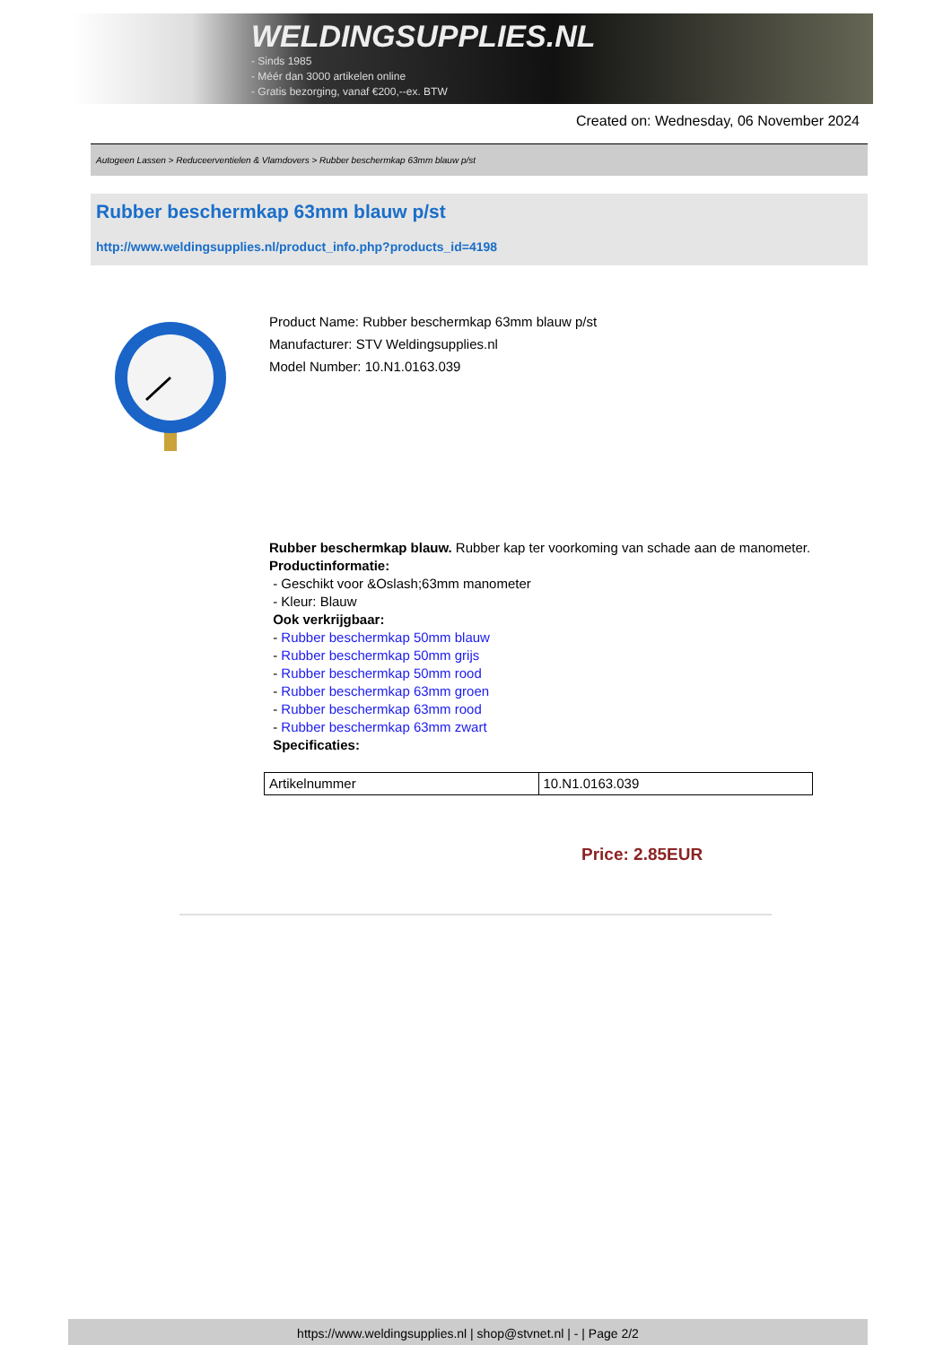WELDINGSUPPLIES.NL
- Sinds 1985
- Méér dan 3000 artikelen online
- Gratis bezorging, vanaf €200,--ex. BTW
Created on: Wednesday, 06 November 2024
Autogeen Lassen > Reduceerventielen & Vlamdovers > Rubber beschermkap 63mm blauw p/st
Rubber beschermkap 63mm blauw p/st
http://www.weldingsupplies.nl/product_info.php?products_id=4198
Product Name: Rubber beschermkap 63mm blauw p/st
Manufacturer: STV Weldingsupplies.nl
Model Number: 10.N1.0163.039
Rubber beschermkap blauw. Rubber kap ter voorkoming van schade aan de manometer.
Productinformatie:
- Geschikt voor &Oslash;63mm manometer
- Kleur: Blauw
Ook verkrijgbaar:
- Rubber beschermkap 50mm blauw
- Rubber beschermkap 50mm grijs
- Rubber beschermkap 50mm rood
- Rubber beschermkap 63mm groen
- Rubber beschermkap 63mm rood
- Rubber beschermkap 63mm zwart
Specificaties:
| Artikelnummer | 10.N1.0163.039 |
Price: 2.85EUR
https://www.weldingsupplies.nl | shop@stvnet.nl | - | Page 2/2